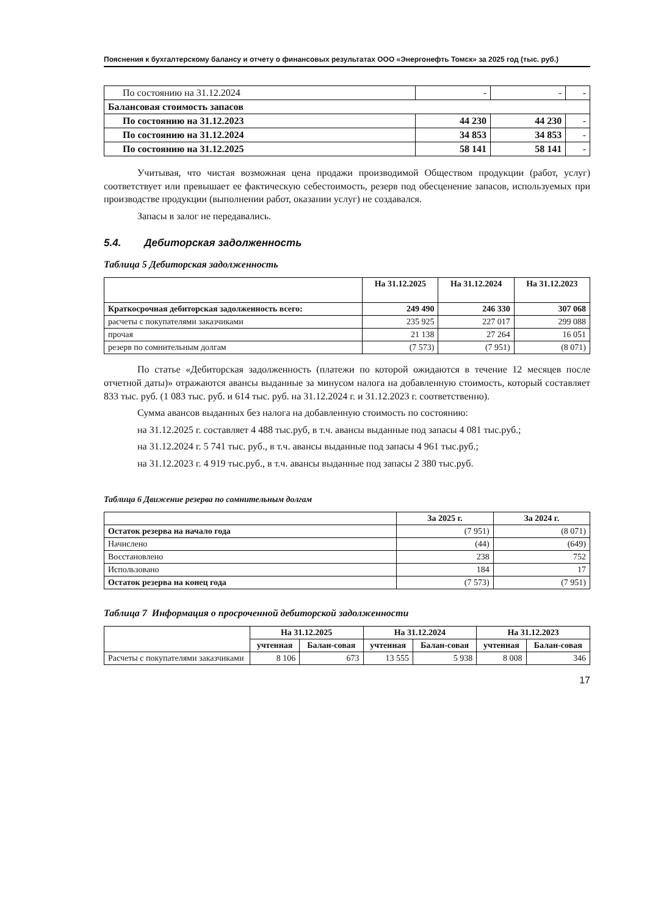Пояснения к бухгалтерскому балансу и отчету о финансовых результатах ООО «Энергонефть Томск» за 2025 год (тыс. руб.)
| По состоянию на 31.12.2024 | - | - | - |
| Балансовая стоимость запасов | | | |
| По состоянию на 31.12.2023 | 44 230 | 44 230 | - |
| По состоянию на 31.12.2024 | 34 853 | 34 853 | - |
| По состоянию на 31.12.2025 | 58 141 | 58 141 | - |
Учитывая, что чистая возможная цена продажи производимой Обществом продукции (работ, услуг) соответствует или превышает ее фактическую себестоимость, резерв под обесценение запасов, используемых при производстве продукции (выполнении работ, оказании услуг) не создавался.
Запасы в залог не передавались.
5.4. Дебиторская задолженность
Таблица 5 Дебиторская задолженность
| | На 31.12.2025 | На 31.12.2024 | На 31.12.2023 |
| --- | --- | --- | --- |
| Краткосрочная дебиторская задолженность всего: | 249 490 | 246 330 | 307 068 |
| расчеты с покупателями заказчиками | 235 925 | 227 017 | 299 088 |
| прочая | 21 138 | 27 264 | 16 051 |
| резерв по сомнительным долгам | (7 573) | (7 951) | (8 071) |
По статье «Дебиторская задолженность (платежи по которой ожидаются в течение 12 месяцев после отчетной даты)» отражаются авансы выданные за минусом налога на добавленную стоимость, который составляет 833 тыс. руб. (1 083 тыс. руб. и 614 тыс. руб. на 31.12.2024 г. и 31.12.2023 г. соответственно).
Сумма авансов выданных без налога на добавленную стоимость по состоянию:
на 31.12.2025 г. составляет 4 488 тыс.руб, в т.ч. авансы выданные под запасы 4 081 тыс.руб.;
на 31.12.2024 г. 5 741 тыс. руб., в т.ч. авансы выданные под запасы 4 961 тыс.руб.;
на 31.12.2023 г. 4 919 тыс.руб., в т.ч. авансы выданные под запасы 2 380 тыс.руб.
Таблица 6 Движение резерва по сомнительным долгам
| | За 2025 г. | За 2024 г. |
| --- | --- | --- |
| Остаток резерва на начало года | (7 951) | (8 071) |
| Начислено | (44) | (649) |
| Восстановлено | 238 | 752 |
| Использовано | 184 | 17 |
| Остаток резерва на конец года | (7 573) | (7 951) |
Таблица 7 Информация о просроченной дебиторской задолженности
| | На 31.12.2025 | | На 31.12.2024 | | На 31.12.2023 | |
| --- | --- | --- | --- | --- | --- | --- |
| | учтенная | Балан-совая | учтенная | Балан-совая | учтенная | Балан-совая |
| Расчеты с покупателями заказчиками | 8 106 | 673 | 13 555 | 5 938 | 8 008 | 346 |
17